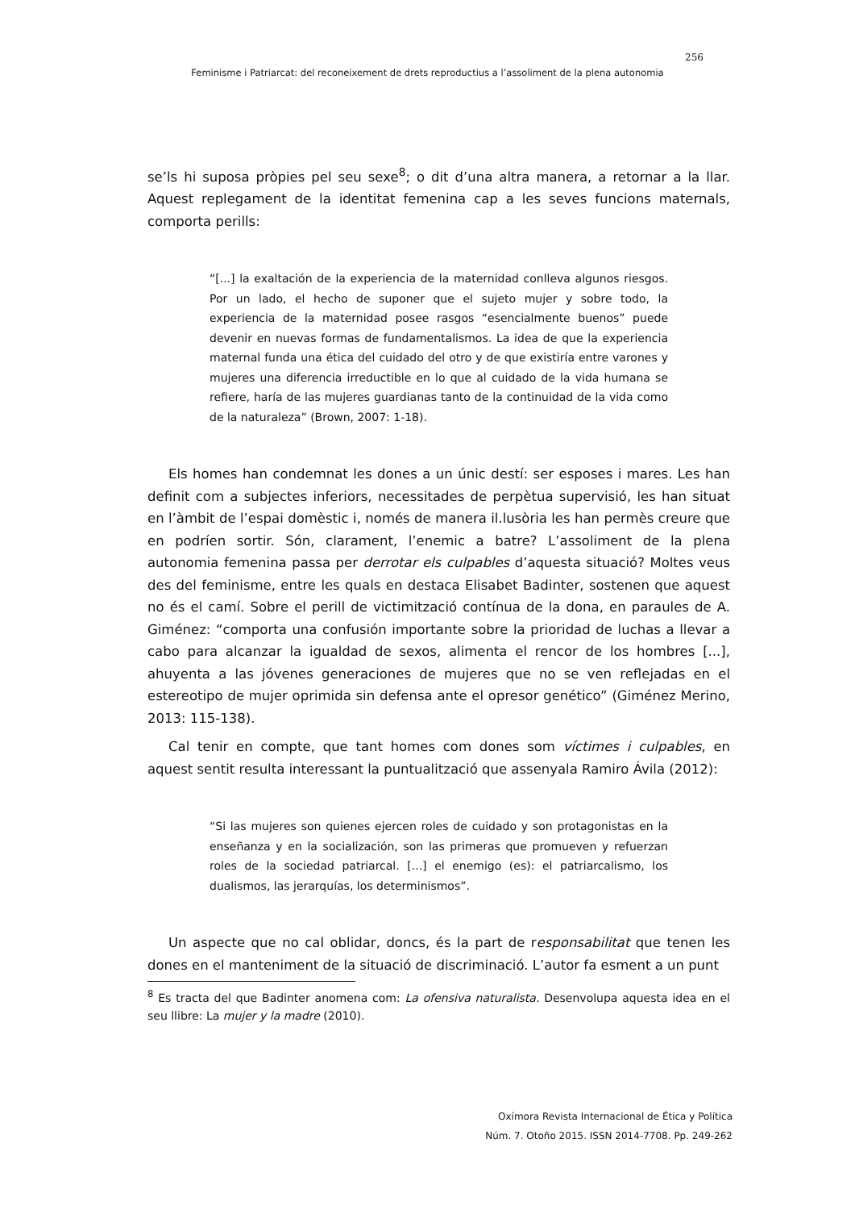256
Feminisme i Patriarcat: del reconeixement de drets reproductius a l’assoliment de la plena autonomia
se’ls hi suposa pròpies pel seu sexe<sup>8</sup>; o dit d’una altra manera, a retornar a la llar. Aquest replegament de la identitat femenina cap a les seves funcions maternals, comporta perills:
“[...] la exaltación de la experiencia de la maternidad conlleva algunos riesgos. Por un lado, el hecho de suponer que el sujeto mujer y sobre todo, la experiencia de la maternidad posee rasgos “esencialmente buenos” puede devenir en nuevas formas de fundamentalismos. La idea de que la experiencia maternal funda una ética del cuidado del otro y de que existiría entre varones y mujeres una diferencia irreductible en lo que al cuidado de la vida humana se refiere, haría de las mujeres guardianas tanto de la continuidad de la vida como de la naturaleza” (Brown, 2007: 1-18).
Els homes han condemnat les dones a un únic destí: ser esposes i mares. Les han definit com a subjectes inferiors, necessitades de perpètua supervisió, les han situat en l’àmbit de l’espai domèstic i, només de manera il.lusòria les han permès creure que en podríen sortir. Són, clarament, l’enemic a batre? L’assoliment de la plena autonomia femenina passa per derrotar els culpables d’aquesta situació? Moltes veus des del feminisme, entre les quals en destaca Elisabet Badinter, sostenen que aquest no és el camí. Sobre el perill de victimització contínua de la dona, en paraules de A. Giménez: “comporta una confusión importante sobre la prioridad de luchas a llevar a cabo para alcanzar la igualdad de sexos, alimenta el rencor de los hombres [...], ahuyenta a las jóvenes generaciones de mujeres que no se ven reflejadas en el estereotipo de mujer oprimida sin defensa ante el opresor genético” (Giménez Merino, 2013: 115-138).
Cal tenir en compte, que tant homes com dones som víctimes i culpables, en aquest sentit resulta interessant la puntualització que assenyala Ramiro Ávila (2012):
“Si las mujeres son quienes ejercen roles de cuidado y son protagonistas en la enseñanza y en la socialización, son las primeras que promueven y refuerzan roles de la sociedad patriarcal. [...] el enemigo (es): el patriarcalismo, los dualismos, las jerarquías, los determinismos”.
Un aspecte que no cal oblidar, doncs, és la part de responsabilitat que tenen les dones en el manteniment de la situació de discriminació. L’autor fa esment a un punt
<sup>8</sup> Es tracta del que Badinter anomena com: La ofensiva naturalista. Desenvolupa aquesta idea en el seu llibre: La mujer y la madre (2010).
Oxímora Revista Internacional de Ética y Política
Núm. 7. Otoño 2015. ISSN 2014-7708. Pp. 249-262